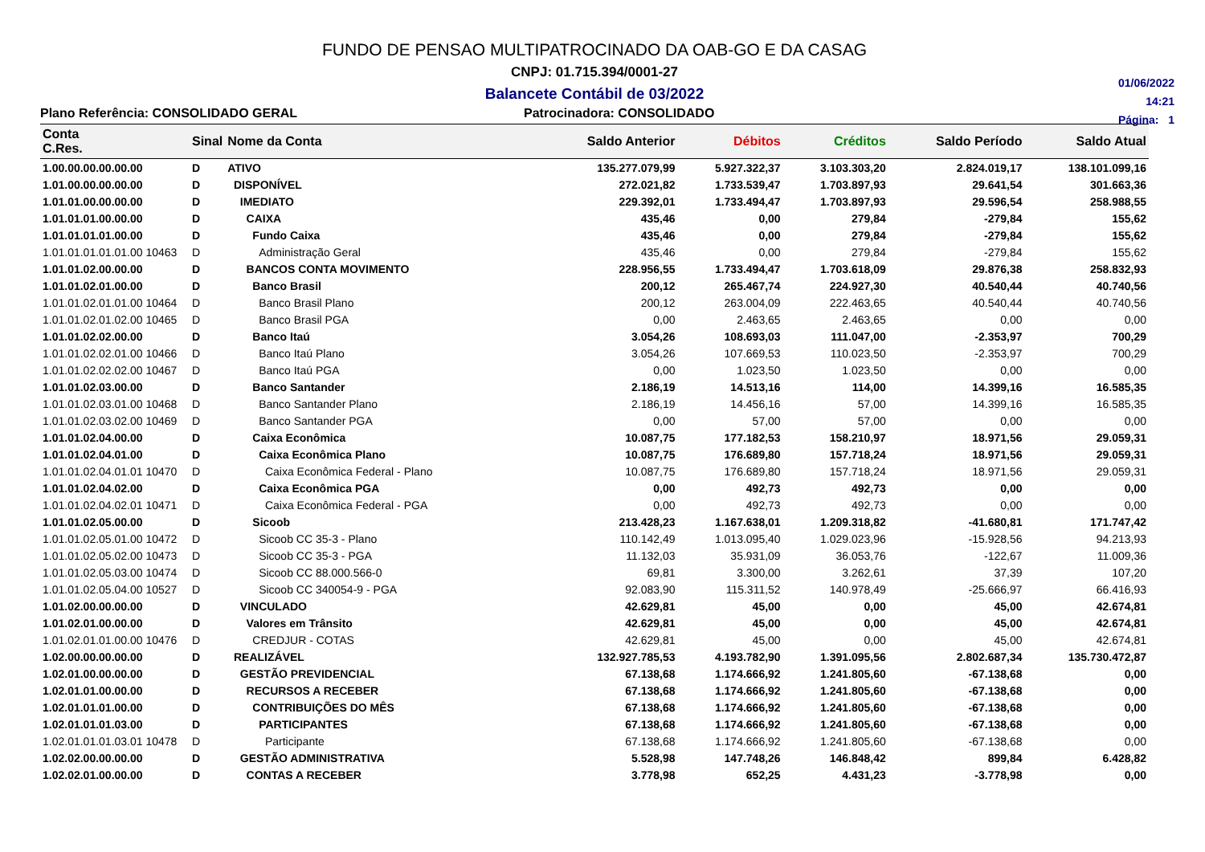FUNDO DE PENSAO MULTIPATROCINADO DA OAB-GO E DA CASAG
CNPJ: 01.715.394/0001-27
Balancete Contábil de 03/2022
01/06/2022
14:21
Página: 1
Plano Referência: CONSOLIDADO GERAL Patrocinadora: CONSOLIDADO
| Conta C.Res. | Sinal | Nome da Conta | Saldo Anterior | Débitos | Créditos | Saldo Período | Saldo Atual |
| --- | --- | --- | --- | --- | --- | --- | --- |
| 1.00.00.00.00.00.00 | D | ATIVO | 135.277.079,99 | 5.927.322,37 | 3.103.303,20 | 2.824.019,17 | 138.101.099,16 |
| 1.01.00.00.00.00.00 | D | DISPONÍVEL | 272.021,82 | 1.733.539,47 | 1.703.897,93 | 29.641,54 | 301.663,36 |
| 1.01.01.00.00.00.00 | D | IMEDIATO | 229.392,01 | 1.733.494,47 | 1.703.897,93 | 29.596,54 | 258.988,55 |
| 1.01.01.01.00.00.00 | D | CAIXA | 435,46 | 0,00 | 279,84 | -279,84 | 155,62 |
| 1.01.01.01.01.00.00 | D | Fundo Caixa | 435,46 | 0,00 | 279,84 | -279,84 | 155,62 |
| 1.01.01.01.01.01.00 10463 | D | Administração Geral | 435,46 | 0,00 | 279,84 | -279,84 | 155,62 |
| 1.01.01.02.00.00.00 | D | BANCOS CONTA MOVIMENTO | 228.956,55 | 1.733.494,47 | 1.703.618,09 | 29.876,38 | 258.832,93 |
| 1.01.01.02.01.00.00 | D | Banco Brasil | 200,12 | 265.467,74 | 224.927,30 | 40.540,44 | 40.740,56 |
| 1.01.01.02.01.01.00 10464 | D | Banco Brasil Plano | 200,12 | 263.004,09 | 222.463,65 | 40.540,44 | 40.740,56 |
| 1.01.01.02.01.02.00 10465 | D | Banco Brasil PGA | 0,00 | 2.463,65 | 2.463,65 | 0,00 | 0,00 |
| 1.01.01.02.02.00.00 | D | Banco Itaú | 3.054,26 | 108.693,03 | 111.047,00 | -2.353,97 | 700,29 |
| 1.01.01.02.02.01.00 10466 | D | Banco Itaú Plano | 3.054,26 | 107.669,53 | 110.023,50 | -2.353,97 | 700,29 |
| 1.01.01.02.02.02.00 10467 | D | Banco Itaú PGA | 0,00 | 1.023,50 | 1.023,50 | 0,00 | 0,00 |
| 1.01.01.02.03.00.00 | D | Banco Santander | 2.186,19 | 14.513,16 | 114,00 | 14.399,16 | 16.585,35 |
| 1.01.01.02.03.01.00 10468 | D | Banco Santander Plano | 2.186,19 | 14.456,16 | 57,00 | 14.399,16 | 16.585,35 |
| 1.01.01.02.03.02.00 10469 | D | Banco Santander PGA | 0,00 | 57,00 | 57,00 | 0,00 | 0,00 |
| 1.01.01.02.04.00.00 | D | Caixa Econômica | 10.087,75 | 177.182,53 | 158.210,97 | 18.971,56 | 29.059,31 |
| 1.01.01.02.04.01.00 | D | Caixa Econômica Plano | 10.087,75 | 176.689,80 | 157.718,24 | 18.971,56 | 29.059,31 |
| 1.01.01.02.04.01.01 10470 | D | Caixa Econômica Federal - Plano | 10.087,75 | 176.689,80 | 157.718,24 | 18.971,56 | 29.059,31 |
| 1.01.01.02.04.02.00 | D | Caixa Econômica PGA | 0,00 | 492,73 | 492,73 | 0,00 | 0,00 |
| 1.01.01.02.04.02.01 10471 | D | Caixa Econômica Federal - PGA | 0,00 | 492,73 | 492,73 | 0,00 | 0,00 |
| 1.01.01.02.05.00.00 | D | Sicoob | 213.428,23 | 1.167.638,01 | 1.209.318,82 | -41.680,81 | 171.747,42 |
| 1.01.01.02.05.01.00 10472 | D | Sicoob CC 35-3 - Plano | 110.142,49 | 1.013.095,40 | 1.029.023,96 | -15.928,56 | 94.213,93 |
| 1.01.01.02.05.02.00 10473 | D | Sicoob CC 35-3 - PGA | 11.132,03 | 35.931,09 | 36.053,76 | -122,67 | 11.009,36 |
| 1.01.01.02.05.03.00 10474 | D | Sicoob CC 88.000.566-0 | 69,81 | 3.300,00 | 3.262,61 | 37,39 | 107,20 |
| 1.01.01.02.05.04.00 10527 | D | Sicoob CC 340054-9 - PGA | 92.083,90 | 115.311,52 | 140.978,49 | -25.666,97 | 66.416,93 |
| 1.01.02.00.00.00.00 | D | VINCULADO | 42.629,81 | 45,00 | 0,00 | 45,00 | 42.674,81 |
| 1.01.02.01.00.00.00 | D | Valores em Trânsito | 42.629,81 | 45,00 | 0,00 | 45,00 | 42.674,81 |
| 1.01.02.01.01.00.00 10476 | D | CREDJUR - COTAS | 42.629,81 | 45,00 | 0,00 | 45,00 | 42.674,81 |
| 1.02.00.00.00.00.00 | D | REALIZÁVEL | 132.927.785,53 | 4.193.782,90 | 1.391.095,56 | 2.802.687,34 | 135.730.472,87 |
| 1.02.01.00.00.00.00 | D | GESTÃO PREVIDENCIAL | 67.138,68 | 1.174.666,92 | 1.241.805,60 | -67.138,68 | 0,00 |
| 1.02.01.01.00.00.00 | D | RECURSOS A RECEBER | 67.138,68 | 1.174.666,92 | 1.241.805,60 | -67.138,68 | 0,00 |
| 1.02.01.01.01.00.00 | D | CONTRIBUIÇÕES DO MÊS | 67.138,68 | 1.174.666,92 | 1.241.805,60 | -67.138,68 | 0,00 |
| 1.02.01.01.01.03.00 | D | PARTICIPANTES | 67.138,68 | 1.174.666,92 | 1.241.805,60 | -67.138,68 | 0,00 |
| 1.02.01.01.01.03.01 10478 | D | Participante | 67.138,68 | 1.174.666,92 | 1.241.805,60 | -67.138,68 | 0,00 |
| 1.02.02.00.00.00.00 | D | GESTÃO ADMINISTRATIVA | 5.528,98 | 147.748,26 | 146.848,42 | 899,84 | 6.428,82 |
| 1.02.02.01.00.00.00 | D | CONTAS A RECEBER | 3.778,98 | 652,25 | 4.431,23 | -3.778,98 | 0,00 |